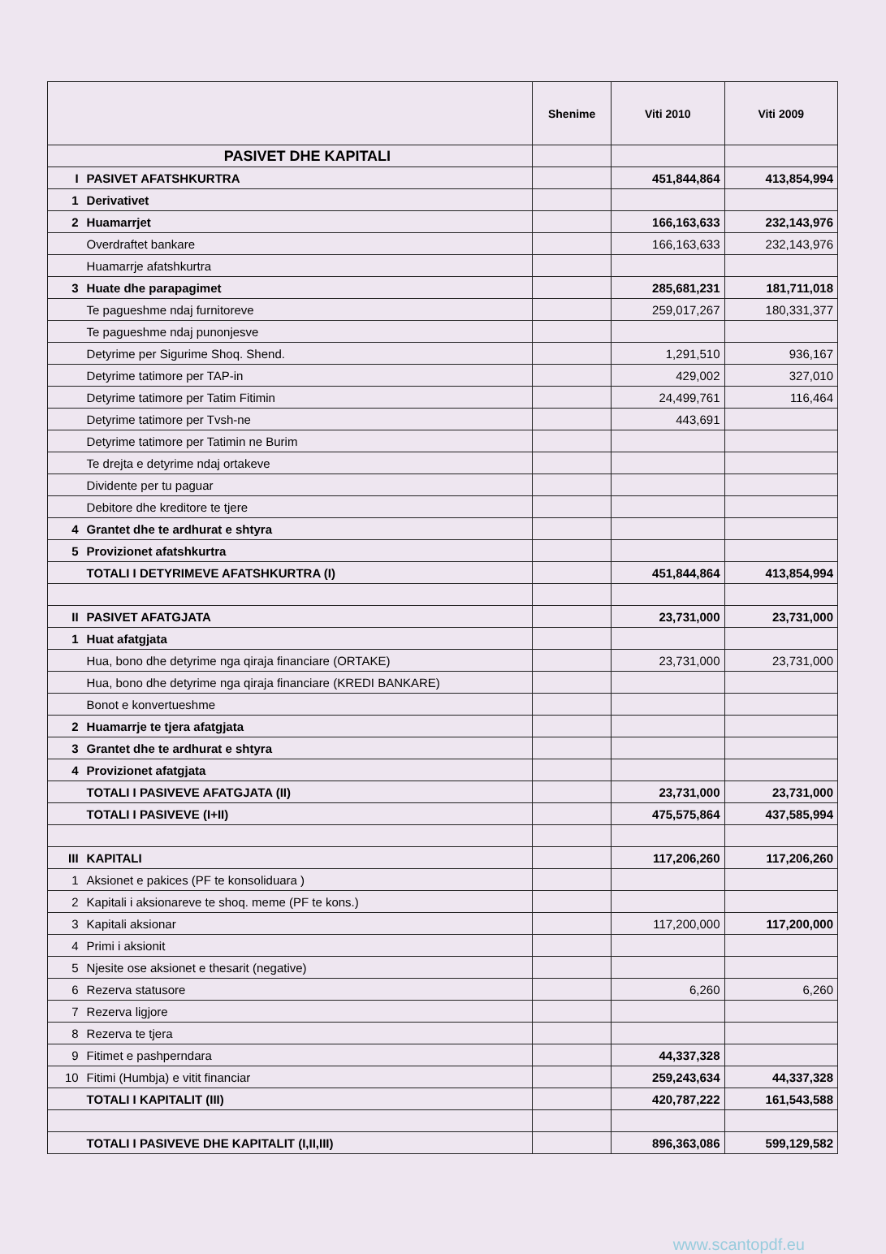| | | Shenime | Viti 2010 | Viti 2009 |
| --- | --- | --- | --- | --- |
| | PASIVET DHE KAPITALI | | | |
| I | PASIVET AFATSHKURTRA | | 451,844,864 | 413,854,994 |
| 1 | Derivativet | | | |
| 2 | Huamarrjet | | 166,163,633 | 232,143,976 |
| | Overdraftet bankare | | 166,163,633 | 232,143,976 |
| | Huamarrje afatshkurtra | | | |
| 3 | Huate dhe parapagimet | | 285,681,231 | 181,711,018 |
| | Te pagueshme ndaj furnitoreve | | 259,017,267 | 180,331,377 |
| | Te pagueshme ndaj punonjesve | | | |
| | Detyrime per Sigurime Shoq. Shend. | | 1,291,510 | 936,167 |
| | Detyrime tatimore per TAP-in | | 429,002 | 327,010 |
| | Detyrime tatimore per Tatim Fitimin | | 24,499,761 | 116,464 |
| | Detyrime tatimore per Tvsh-ne | | 443,691 | |
| | Detyrime tatimore per Tatimin ne Burim | | | |
| | Te drejta e detyrime ndaj ortakeve | | | |
| | Dividente per tu paguar | | | |
| | Debitore dhe kreditore te tjere | | | |
| 4 | Grantet dhe te ardhurat e shtyra | | | |
| 5 | Provizionet afatshkurtra | | | |
| | TOTALI I DETYRIMEVE AFATSHKURTRA (I) | | 451,844,864 | 413,854,994 |
| II | PASIVET AFATGJATA | | 23,731,000 | 23,731,000 |
| 1 | Huat afatgjata | | | |
| | Hua, bono dhe detyrime nga qiraja financiare (ORTAKE) | | 23,731,000 | 23,731,000 |
| | Hua, bono dhe detyrime nga qiraja financiare (KREDI BANKARE) | | | |
| | Bonot e konvertueshme | | | |
| 2 | Huamarrje te tjera afatgjata | | | |
| 3 | Grantet dhe te ardhurat e shtyra | | | |
| 4 | Provizionet afatgjata | | | |
| | TOTALI I PASIVEVE AFATGJATA (II) | | 23,731,000 | 23,731,000 |
| | TOTALI I PASIVEVE (I+II) | | 475,575,864 | 437,585,994 |
| III | KAPITALI | | 117,206,260 | 117,206,260 |
| 1 | Aksionet e pakices (PF te konsoliduara ) | | | |
| 2 | Kapitali i aksionareve te shoq. meme (PF te kons.) | | | |
| 3 | Kapitali aksionar | | 117,200,000 | 117,200,000 |
| 4 | Primi i aksionit | | | |
| 5 | Njesite ose aksionet e thesarit (negative) | | | |
| 6 | Rezerva statusore | | 6,260 | 6,260 |
| 7 | Rezerva ligjore | | | |
| 8 | Rezerva te tjera | | | |
| 9 | Fitimet e pashperndara | | 44,337,328 | |
| 10 | Fitimi (Humbja) e vitit financiar | | 259,243,634 | 44,337,328 |
| | TOTALI I KAPITALIT (III) | | 420,787,222 | 161,543,588 |
| | TOTALI I PASIVEVE DHE KAPITALIT (I,II,III) | | 896,363,086 | 599,129,582 |
www.scantopdf.eu